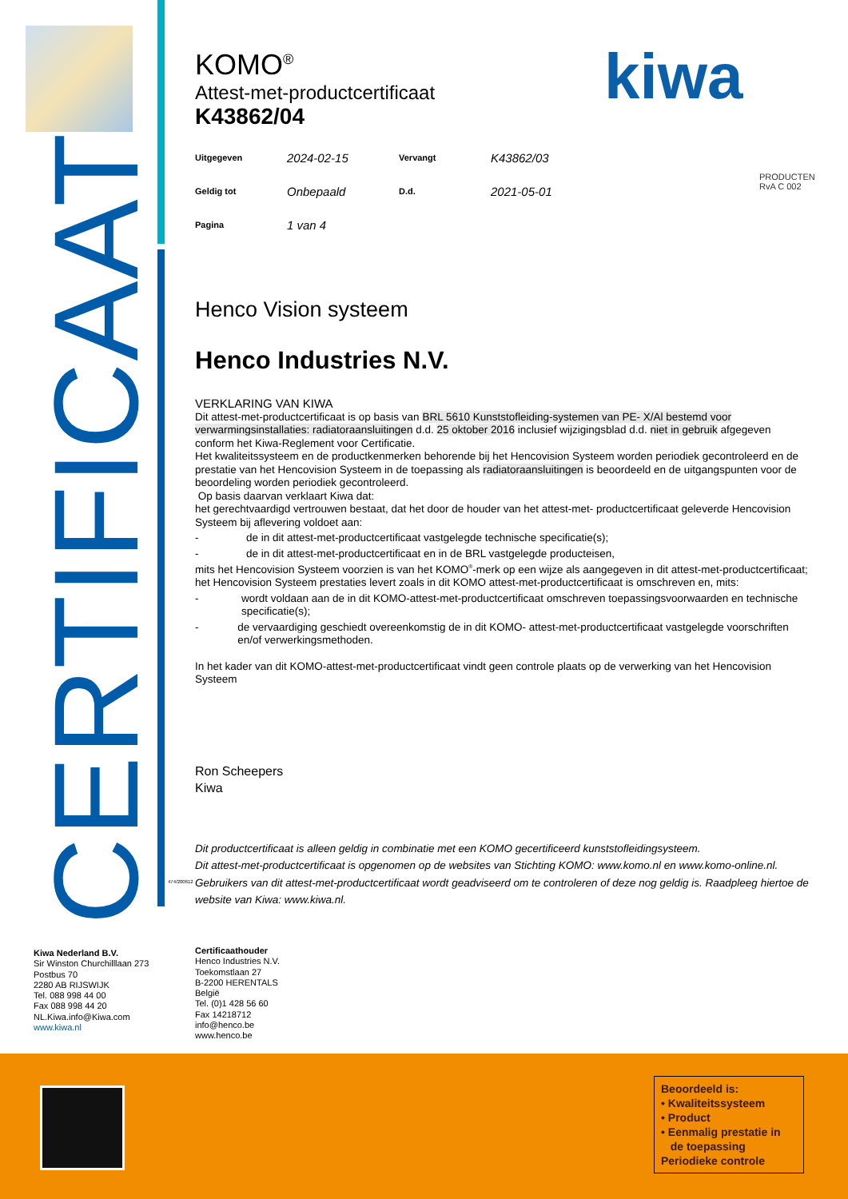CERTIFICAAT
kiwa
PRODUCTEN
RvA C 002
474/200612
KOMO<sup>®</sup>
Attest-met-productcertificaat
K43862/04
| Uitgegeven | 2024-02-15 | Vervangt | K43862/03 |
| Geldig tot | Onbepaald | D.d. | 2021-05-01 |
| Pagina | 1 van 4 | | |
Henco Vision systeem
Henco Industries N.V.
VERKLARING VAN KIWA
Dit attest-met-productcertificaat is op basis van BRL 5610 Kunststofleiding-systemen van PE- X/Al bestemd voor verwarmingsinstallaties: radiatoraansluitingen d.d. 25 oktober 2016 inclusief wijzigingsblad d.d. niet in gebruik afgegeven conform het Kiwa-Reglement voor Certificatie.
Het kwaliteitssysteem en de productkenmerken behorende bij het Hencovision Systeem worden periodiek gecontroleerd en de prestatie van het Hencovision Systeem in de toepassing als radiatoraansluitingen is beoordeeld en de uitgangspunten voor de beoordeling worden periodiek gecontroleerd.
Op basis daarvan verklaart Kiwa dat:
het gerechtvaardigd vertrouwen bestaat, dat het door de houder van het attest-met- productcertificaat geleverde Hencovision Systeem bij aflevering voldoet aan:
- de in dit attest-met-productcertificaat vastgelegde technische specificatie(s);
- de in dit attest-met-productcertificaat en in de BRL vastgelegde producteisen,
mits het Hencovision Systeem voorzien is van het KOMO<sup>®</sup>-merk op een wijze als aangegeven in dit attest-met-productcertificaat;
het Hencovision Systeem prestaties levert zoals in dit KOMO attest-met-productcertificaat is omschreven en, mits:
- wordt voldaan aan de in dit KOMO-attest-met-productcertificaat omschreven toepassingsvoorwaarden en technische specificatie(s);
- de vervaardiging geschiedt overeenkomstig de in dit KOMO- attest-met-productcertificaat vastgelegde voorschriften en/of verwerkingsmethoden.
In het kader van dit KOMO-attest-met-productcertificaat vindt geen controle plaats op de verwerking van het Hencovision Systeem
Ron Scheepers
Kiwa
Dit productcertificaat is alleen geldig in combinatie met een KOMO gecertificeerd kunststofleidingsysteem.
Dit attest-met-productcertificaat is opgenomen op de websites van Stichting KOMO: www.komo.nl en www.komo-online.nl.
Gebruikers van dit attest-met-productcertificaat wordt geadviseerd om te controleren of deze nog geldig is. Raadpleeg hiertoe de website van Kiwa: www.kiwa.nl.
Kiwa Nederland B.V.
Sir Winston Churchilllaan 273
Postbus 70
2280 AB RIJSWIJK
Tel. 088 998 44 00
Fax 088 998 44 20
NL.Kiwa.info@Kiwa.com
www.kiwa.nl
Certificaathouder
Henco Industries N.V.
Toekomstlaan 27
B-2200 HERENTALS
België
Tel. (0)1 428 56 60
Fax 14218712
info@henco.be
www.henco.be
Beoordeeld is:
• Kwaliteitssysteem
• Product
• Eenmalig prestatie in
de toepassing
Periodieke controle